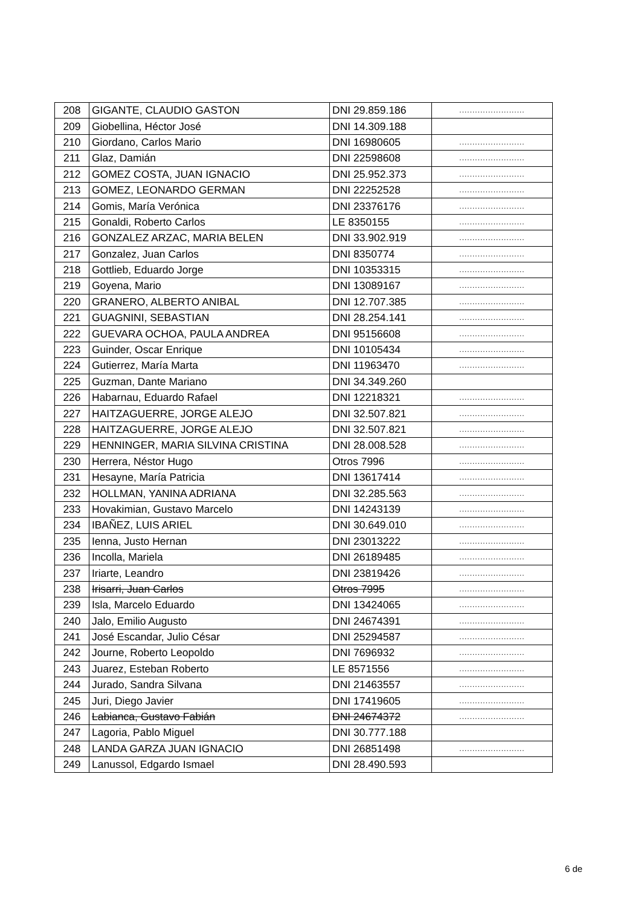| 208 | GIGANTE, CLAUDIO GASTON | DNI 29.859.186 | ......................... |
| 209 | Giobellina, Héctor José | DNI 14.309.188 | |
| 210 | Giordano, Carlos Mario | DNI 16980605 | ......................... |
| 211 | Glaz, Damián | DNI 22598608 | ......................... |
| 212 | GOMEZ COSTA, JUAN IGNACIO | DNI 25.952.373 | ......................... |
| 213 | GOMEZ, LEONARDO GERMAN | DNI 22252528 | ......................... |
| 214 | Gomis, María Verónica | DNI 23376176 | ......................... |
| 215 | Gonaldi, Roberto Carlos | LE 8350155 | ......................... |
| 216 | GONZALEZ ARZAC, MARIA BELEN | DNI 33.902.919 | ......................... |
| 217 | Gonzalez, Juan Carlos | DNI 8350774 | ......................... |
| 218 | Gottlieb, Eduardo Jorge | DNI 10353315 | ......................... |
| 219 | Goyena, Mario | DNI 13089167 | ......................... |
| 220 | GRANERO, ALBERTO ANIBAL | DNI 12.707.385 | ......................... |
| 221 | GUAGNINI, SEBASTIAN | DNI 28.254.141 | ......................... |
| 222 | GUEVARA OCHOA, PAULA ANDREA | DNI 95156608 | ......................... |
| 223 | Guinder, Oscar Enrique | DNI 10105434 | ......................... |
| 224 | Gutierrez, María Marta | DNI 11963470 | ......................... |
| 225 | Guzman, Dante Mariano | DNI 34.349.260 | |
| 226 | Habarnau, Eduardo Rafael | DNI 12218321 | ......................... |
| 227 | HAITZAGUERRE, JORGE ALEJO | DNI 32.507.821 | ......................... |
| 228 | HAITZAGUERRE, JORGE ALEJO | DNI 32.507.821 | ......................... |
| 229 | HENNINGER, MARIA SILVINA CRISTINA | DNI 28.008.528 | ......................... |
| 230 | Herrera, Néstor Hugo | Otros 7996 | ......................... |
| 231 | Hesayne, María Patricia | DNI 13617414 | ......................... |
| 232 | HOLLMAN, YANINA ADRIANA | DNI 32.285.563 | ......................... |
| 233 | Hovakimian, Gustavo Marcelo | DNI 14243139 | ......................... |
| 234 | IBAÑEZ, LUIS ARIEL | DNI 30.649.010 | ......................... |
| 235 | Ienna, Justo Hernan | DNI 23013222 | ......................... |
| 236 | Incolla, Mariela | DNI 26189485 | ......................... |
| 237 | Iriarte, Leandro | DNI 23819426 | ......................... |
| 238 | Irisarri, Juan Carlos | Otros 7995 | ......................... |
| 239 | Isla, Marcelo Eduardo | DNI 13424065 | ......................... |
| 240 | Jalo, Emilio Augusto | DNI 24674391 | ......................... |
| 241 | José Escandar, Julio César | DNI 25294587 | ......................... |
| 242 | Journe, Roberto Leopoldo | DNI 7696932 | ......................... |
| 243 | Juarez, Esteban Roberto | LE 8571556 | ......................... |
| 244 | Jurado, Sandra Silvana | DNI 21463557 | ......................... |
| 245 | Juri, Diego Javier | DNI 17419605 | ......................... |
| 246 | Labianca, Gustavo Fabián | DNI 24674372 | ......................... |
| 247 | Lagoria, Pablo Miguel | DNI 30.777.188 | |
| 248 | LANDA GARZA JUAN IGNACIO | DNI 26851498 | ......................... |
| 249 | Lanussol, Edgardo Ismael | DNI 28.490.593 | |
6 de